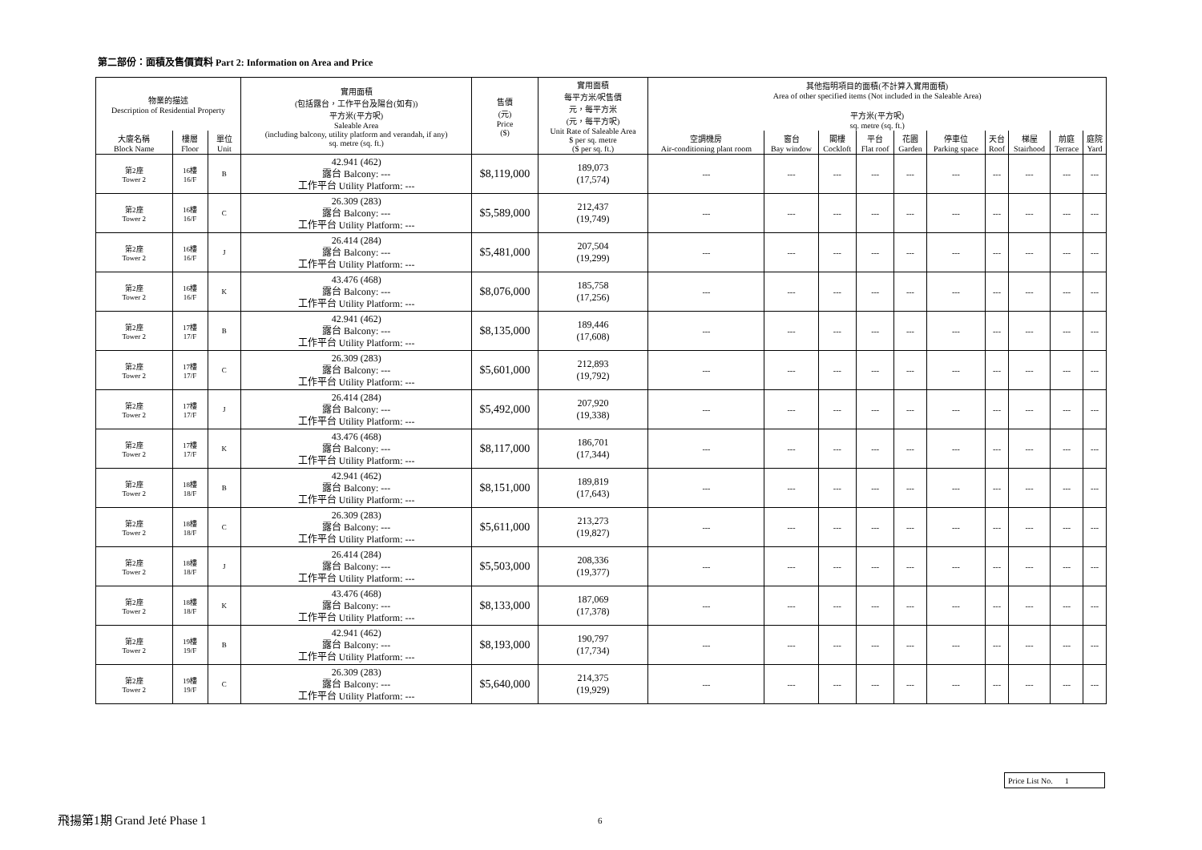第二部份：面積及售價資料 Part 2: Information on Area and Price
| 物業的描述 Description of Residential Property | | | 實用面積 (包括露台，工作平台及陽台(如有)) 平方米(平方呎) Saleable Area (including balcony, utility platform and verandah, if any) sq. metre (sq. ft.) | 售價 (元) Price ($) | 實用面積 每平方米/呎售價 元，每平方米 (元，每平方呎) Unit Rate of Saleable Area $ per sq. metre ($ per sq. ft.) | 其他指明項目的面積(不計算入實用面積) Area of other specified items (Not included in the Saleable Area) 平方米(平方呎) sq. metre (sq. ft.) | | | | | | | | | |
| --- | --- | --- | --- | --- | --- | --- | --- | --- | --- | --- | --- | --- | --- | --- | --- |
| 大廈名稱 Block Name | 樓層 Floor | 單位 Unit | | | | 空調機房 Air-conditioning plant room | 窗台 Bay window | 閣樓 Cockloft | 平台 Flat roof | 花園 Garden | 停車位 Parking space | 天台 Roof | 梯屋 Stairhood | 前庭 Terrace | 庭院 Yard |
| 第2座 Tower 2 | 16樓 16/F | B | 42.941 (462) 露台 Balcony: --- 工作平台 Utility Platform: --- | $8,119,000 | 189,073 (17,574) | --- | --- | --- | --- | --- | --- | --- | --- | --- | --- |
| 第2座 Tower 2 | 16樓 16/F | C | 26.309 (283) 露台 Balcony: --- 工作平台 Utility Platform: --- | $5,589,000 | 212,437 (19,749) | --- | --- | --- | --- | --- | --- | --- | --- | --- | --- |
| 第2座 Tower 2 | 16樓 16/F | J | 26.414 (284) 露台 Balcony: --- 工作平台 Utility Platform: --- | $5,481,000 | 207,504 (19,299) | --- | --- | --- | --- | --- | --- | --- | --- | --- | --- |
| 第2座 Tower 2 | 16樓 16/F | K | 43.476 (468) 露台 Balcony: --- 工作平台 Utility Platform: --- | $8,076,000 | 185,758 (17,256) | --- | --- | --- | --- | --- | --- | --- | --- | --- | --- |
| 第2座 Tower 2 | 17樓 17/F | B | 42.941 (462) 露台 Balcony: --- 工作平台 Utility Platform: --- | $8,135,000 | 189,446 (17,608) | --- | --- | --- | --- | --- | --- | --- | --- | --- | --- |
| 第2座 Tower 2 | 17樓 17/F | C | 26.309 (283) 露台 Balcony: --- 工作平台 Utility Platform: --- | $5,601,000 | 212,893 (19,792) | --- | --- | --- | --- | --- | --- | --- | --- | --- | --- |
| 第2座 Tower 2 | 17樓 17/F | J | 26.414 (284) 露台 Balcony: --- 工作平台 Utility Platform: --- | $5,492,000 | 207,920 (19,338) | --- | --- | --- | --- | --- | --- | --- | --- | --- | --- |
| 第2座 Tower 2 | 17樓 17/F | K | 43.476 (468) 露台 Balcony: --- 工作平台 Utility Platform: --- | $8,117,000 | 186,701 (17,344) | --- | --- | --- | --- | --- | --- | --- | --- | --- | --- |
| 第2座 Tower 2 | 18樓 18/F | B | 42.941 (462) 露台 Balcony: --- 工作平台 Utility Platform: --- | $8,151,000 | 189,819 (17,643) | --- | --- | --- | --- | --- | --- | --- | --- | --- | --- |
| 第2座 Tower 2 | 18樓 18/F | C | 26.309 (283) 露台 Balcony: --- 工作平台 Utility Platform: --- | $5,611,000 | 213,273 (19,827) | --- | --- | --- | --- | --- | --- | --- | --- | --- | --- |
| 第2座 Tower 2 | 18樓 18/F | J | 26.414 (284) 露台 Balcony: --- 工作平台 Utility Platform: --- | $5,503,000 | 208,336 (19,377) | --- | --- | --- | --- | --- | --- | --- | --- | --- | --- |
| 第2座 Tower 2 | 18樓 18/F | K | 43.476 (468) 露台 Balcony: --- 工作平台 Utility Platform: --- | $8,133,000 | 187,069 (17,378) | --- | --- | --- | --- | --- | --- | --- | --- | --- | --- |
| 第2座 Tower 2 | 19樓 19/F | B | 42.941 (462) 露台 Balcony: --- 工作平台 Utility Platform: --- | $8,193,000 | 190,797 (17,734) | --- | --- | --- | --- | --- | --- | --- | --- | --- | --- |
| 第2座 Tower 2 | 19樓 19/F | C | 26.309 (283) 露台 Balcony: --- 工作平台 Utility Platform: --- | $5,640,000 | 214,375 (19,929) | --- | --- | --- | --- | --- | --- | --- | --- | --- | --- |
Price List No. 1
飛揚第1期 Grand Jeté Phase 1 6